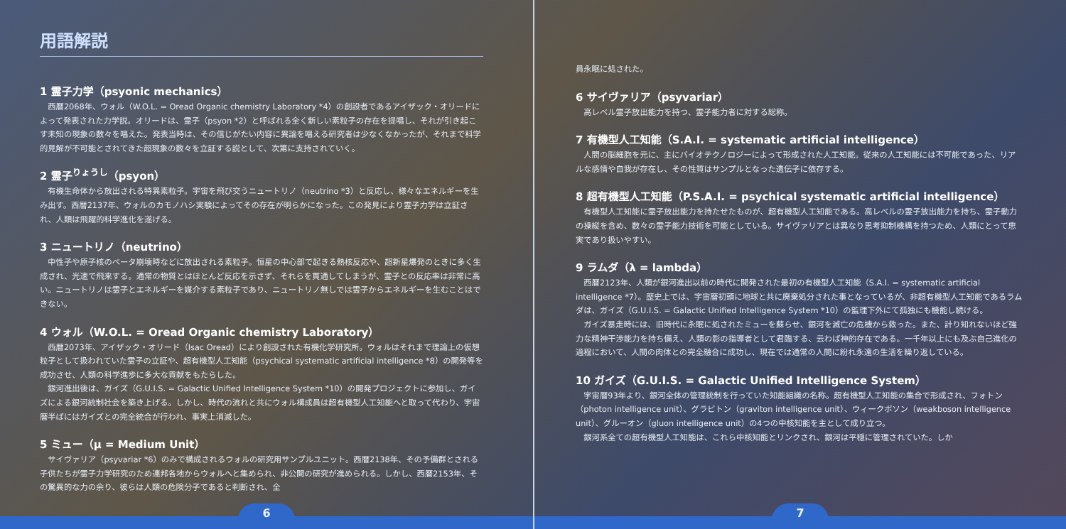用語解説
1 霊子力学（psyonic mechanics）
西暦2068年、ウォル（W.O.L. = Oread Organic chemistry Laboratory *4）の創設者であるアイザック・オリードによって発表された力学説。オリードは、霊子（psyon *2）と呼ばれる全く新しい素粒子の存在を提唱し、それが引き起こす未知の現象の数々を唱えた。発表当時は、その信じがたい内容に異論を唱える研究者は少なくなかったが、それまで科学的見解が不可能とされてきた超現象の数々を立証する説として、次第に支持されていく。
2 霊子<sup>りょうし</sup>（psyon）
有機生命体から放出される特異素粒子。宇宙を飛び交うニュートリノ（neutrino *3）と反応し、様々なエネルギーを生み出す。西暦2137年、ウォルのカモノハシ実験によってその存在が明らかになった。この発見により霊子力学は立証され、人類は飛躍的科学進化を遂げる。
3 ニュートリノ（neutrino）
中性子や原子核のベータ崩壊時などに放出される素粒子。恒星の中心部で起きる熱核反応や、超新星爆発のときに多く生成され、光速で飛来する。通常の物質とはほとんど反応を示さず、それらを貫通してしまうが、霊子との反応率は非常に高い。ニュートリノは霊子とエネルギーを媒介する素粒子であり、ニュートリノ無しでは霊子からエネルギーを生むことはできない。
4 ウォル（W.O.L. = Oread Organic chemistry Laboratory）
西暦2073年、アイザック・オリード（Isac Oread）により創設された有機化学研究所。ウォルはそれまで理論上の仮想粒子として扱われていた霊子の立証や、超有機型人工知能（psychical systematic artificial intelligence *8）の開発等を成功させ、人類の科学進歩に多大な貢献をもたらした。
銀河進出後は、ガイズ（G.U.I.S. = Galactic Unified Intelligence System *10）の開発プロジェクトに参加し、ガイズによる銀河統制社会を築き上げる。しかし、時代の流れと共にウォル構成員は超有機型人工知能へと取って代わり、宇宙暦半ばにはガイズとの完全統合が行われ、事実上消滅した。
5 ミュー（μ = Medium Unit）
サイヴァリア（psyvariar *6）のみで構成されるウォルの研究用サンプルユニット。西暦2138年、その予備群とされる子供たちが霊子力学研究のため連邦各地からウォルへと集められ、非公開の研究が進められる。しかし、西暦2153年、その驚異的な力の余り、彼らは人類の危険分子であると判断され、全
6
員永眠に処された。
6 サイヴァリア（psyvariar）
高レベル霊子放出能力を持つ、霊子能力者に対する総称。
7 有機型人工知能（S.A.I. = systematic artificial intelligence）
人間の脳細胞を元に、主にバイオテクノロジーによって形成された人工知能。従来の人工知能には不可能であった、リアルな感情や自我が存在し、その性質はサンプルとなった遺伝子に依存する。
8 超有機型人工知能（P.S.A.I. = psychical systematic artificial intelligence）
有機型人工知能に霊子放出能力を持たせたものが、超有機型人工知能である。高レベルの霊子放出能力を持ち、霊子動力の操縦を含め、数々の霊子能力技術を可能としている。サイヴァリアとは異なり思考抑制機構を持つため、人類にとって忠実であり扱いやすい。
9 ラムダ（λ = lambda）
西暦2123年、人類が銀河進出以前の時代に開発された最初の有機型人工知能（S.A.I. = systematic artificial intelligence *7）。歴史上では、宇宙暦初頭に地球と共に廃棄処分された事となっているが、非超有機型人工知能であるラムダは、ガイズ（G.U.I.S. = Galactic Unified Intelligence System *10）の監理下外にて孤独にも機能し続ける。
ガイズ暴走時には、旧時代に永眠に処されたミューを蘇らせ、銀河を滅亡の危機から救った。また、計り知れないほど強力な精神干渉能力を持ち備え、人類の影の指導者として君臨する、云わば神的存在である。一千年以上にも及ぶ自己進化の過程において、人間の肉体との完全融合に成功し、現在では通常の人間に紛れ永遠の生活を繰り返している。
10 ガイズ（G.U.I.S. = Galactic Unified Intelligence System）
宇宙暦93年より、銀河全体の管理統制を行っていた知能組織の名称。超有機型人工知能の集合で形成され、フォトン（photon intelligence unit）、グラビトン（graviton intelligence unit）、ウィークボソン（weakboson intelligence unit）、グルーオン（gluon intelligence unit）の4つの中核知能を主として成り立つ。
銀河系全ての超有機型人工知能は、これら中核知能とリンクされ、銀河は平穏に管理されていた。しか
7